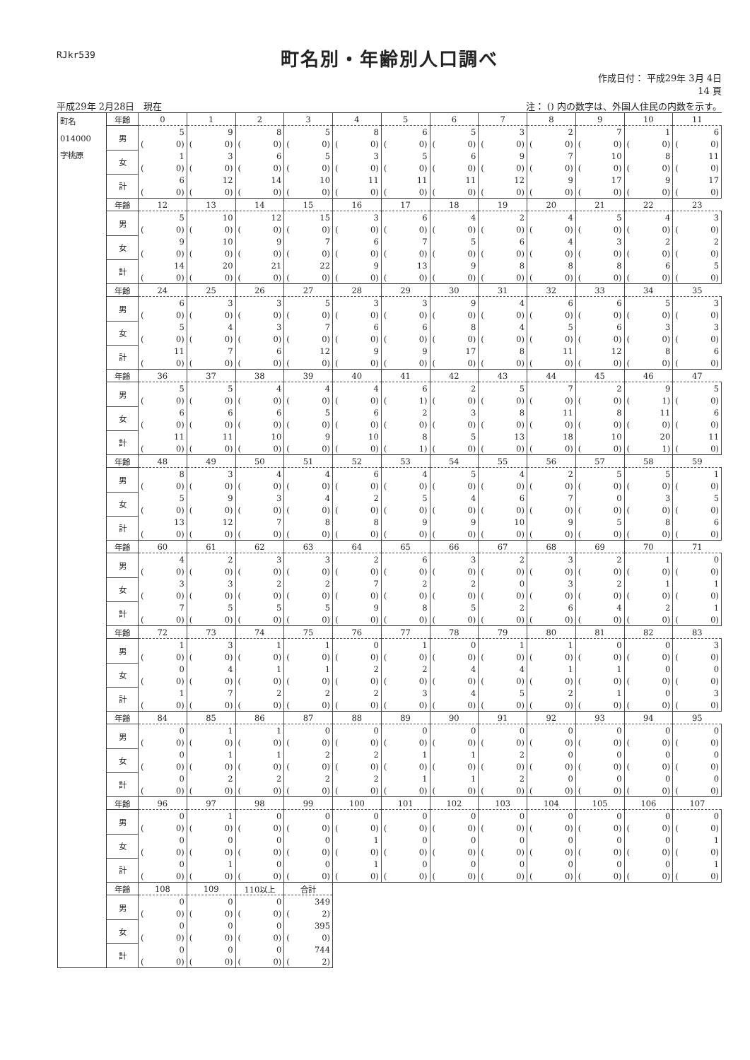RJkr539
町名別・年齢別人口調べ
作成日付： 平成29年 3月 4日
14 頁
平成29年 2月28日　現在 注： () 内の数字は、外国人住民の内数を示す。
| 町名 014000 字桃原 | 年齢 | 0 | 1 | 2 | 3 | 4 | 5 | 6 | 7 | 8 | 9 | 10 | 11 |
| | 男 | 5 | 9 | 8 | 5 | 8 | 6 | 5 | 3 | 2 | 7 | 1 | 6 |
| | | ( 0) | ( 0) | ( 0) | ( 0) | ( 0) | ( 0) | ( 0) | ( 0) | ( 0) | ( 0) | ( 0) | ( 0) |
| | 女 | 1 | 3 | 6 | 5 | 3 | 5 | 6 | 9 | 7 | 10 | 8 | 11 |
| | | ( 0) | ( 0) | ( 0) | ( 0) | ( 0) | ( 0) | ( 0) | ( 0) | ( 0) | ( 0) | ( 0) | ( 0) |
| | 計 | 6 | 12 | 14 | 10 | 11 | 11 | 11 | 12 | 9 | 17 | 9 | 17 |
| | | ( 0) | ( 0) | ( 0) | ( 0) | ( 0) | ( 0) | ( 0) | ( 0) | ( 0) | ( 0) | ( 0) | ( 0) |
| | 年齢 | 12 | 13 | 14 | 15 | 16 | 17 | 18 | 19 | 20 | 21 | 22 | 23 |
| | 男 | 5 | 10 | 12 | 15 | 3 | 6 | 4 | 2 | 4 | 5 | 4 | 3 |
| | | ( 0) | ( 0) | ( 0) | ( 0) | ( 0) | ( 0) | ( 0) | ( 0) | ( 0) | ( 0) | ( 0) | ( 0) |
| | 女 | 9 | 10 | 9 | 7 | 6 | 7 | 5 | 6 | 4 | 3 | 2 | 2 |
| | | ( 0) | ( 0) | ( 0) | ( 0) | ( 0) | ( 0) | ( 0) | ( 0) | ( 0) | ( 0) | ( 0) | ( 0) |
| | 計 | 14 | 20 | 21 | 22 | 9 | 13 | 9 | 8 | 8 | 8 | 6 | 5 |
| | | ( 0) | ( 0) | ( 0) | ( 0) | ( 0) | ( 0) | ( 0) | ( 0) | ( 0) | ( 0) | ( 0) | ( 0) |
| | 年齢 | 24 | 25 | 26 | 27 | 28 | 29 | 30 | 31 | 32 | 33 | 34 | 35 |
| | 男 | 6 | 3 | 3 | 5 | 3 | 3 | 9 | 4 | 6 | 6 | 5 | 3 |
| | | ( 0) | ( 0) | ( 0) | ( 0) | ( 0) | ( 0) | ( 0) | ( 0) | ( 0) | ( 0) | ( 0) | ( 0) |
| | 女 | 5 | 4 | 3 | 7 | 6 | 6 | 8 | 4 | 5 | 6 | 3 | 3 |
| | | ( 0) | ( 0) | ( 0) | ( 0) | ( 0) | ( 0) | ( 0) | ( 0) | ( 0) | ( 0) | ( 0) | ( 0) |
| | 計 | 11 | 7 | 6 | 12 | 9 | 9 | 17 | 8 | 11 | 12 | 8 | 6 |
| | | ( 0) | ( 0) | ( 0) | ( 0) | ( 0) | ( 0) | ( 0) | ( 0) | ( 0) | ( 0) | ( 0) | ( 0) |
| | 年齢 | 36 | 37 | 38 | 39 | 40 | 41 | 42 | 43 | 44 | 45 | 46 | 47 |
| | 男 | 5 | 5 | 4 | 4 | 4 | 6 | 2 | 5 | 7 | 2 | 9 | 5 |
| | | ( 0) | ( 0) | ( 0) | ( 0) | ( 0) | ( 1) | ( 0) | ( 0) | ( 0) | ( 0) | ( 1) | ( 0) |
| | 女 | 6 | 6 | 6 | 5 | 6 | 2 | 3 | 8 | 11 | 8 | 11 | 6 |
| | | ( 0) | ( 0) | ( 0) | ( 0) | ( 0) | ( 0) | ( 0) | ( 0) | ( 0) | ( 0) | ( 0) | ( 0) |
| | 計 | 11 | 11 | 10 | 9 | 10 | 8 | 5 | 13 | 18 | 10 | 20 | 11 |
| | | ( 0) | ( 0) | ( 0) | ( 0) | ( 0) | ( 1) | ( 0) | ( 0) | ( 0) | ( 0) | ( 1) | ( 0) |
| | 年齢 | 48 | 49 | 50 | 51 | 52 | 53 | 54 | 55 | 56 | 57 | 58 | 59 |
| | 男 | 8 | 3 | 4 | 4 | 6 | 4 | 5 | 4 | 2 | 5 | 5 | 1 |
| | | ( 0) | ( 0) | ( 0) | ( 0) | ( 0) | ( 0) | ( 0) | ( 0) | ( 0) | ( 0) | ( 0) | ( 0) |
| | 女 | 5 | 9 | 3 | 4 | 2 | 5 | 4 | 6 | 7 | 0 | 3 | 5 |
| | | ( 0) | ( 0) | ( 0) | ( 0) | ( 0) | ( 0) | ( 0) | ( 0) | ( 0) | ( 0) | ( 0) | ( 0) |
| | 計 | 13 | 12 | 7 | 8 | 8 | 9 | 9 | 10 | 9 | 5 | 8 | 6 |
| | | ( 0) | ( 0) | ( 0) | ( 0) | ( 0) | ( 0) | ( 0) | ( 0) | ( 0) | ( 0) | ( 0) | ( 0) |
| | 年齢 | 60 | 61 | 62 | 63 | 64 | 65 | 66 | 67 | 68 | 69 | 70 | 71 |
| | 男 | 4 | 2 | 3 | 3 | 2 | 6 | 3 | 2 | 3 | 2 | 1 | 0 |
| | | ( 0) | ( 0) | ( 0) | ( 0) | ( 0) | ( 0) | ( 0) | ( 0) | ( 0) | ( 0) | ( 0) | ( 0) |
| | 女 | 3 | 3 | 2 | 2 | 7 | 2 | 2 | 0 | 3 | 2 | 1 | 1 |
| | | ( 0) | ( 0) | ( 0) | ( 0) | ( 0) | ( 0) | ( 0) | ( 0) | ( 0) | ( 0) | ( 0) | ( 0) |
| | 計 | 7 | 5 | 5 | 5 | 9 | 8 | 5 | 2 | 6 | 4 | 2 | 1 |
| | | ( 0) | ( 0) | ( 0) | ( 0) | ( 0) | ( 0) | ( 0) | ( 0) | ( 0) | ( 0) | ( 0) | ( 0) |
| | 年齢 | 72 | 73 | 74 | 75 | 76 | 77 | 78 | 79 | 80 | 81 | 82 | 83 |
| | 男 | 1 | 3 | 1 | 1 | 0 | 1 | 0 | 1 | 1 | 0 | 0 | 3 |
| | | ( 0) | ( 0) | ( 0) | ( 0) | ( 0) | ( 0) | ( 0) | ( 0) | ( 0) | ( 0) | ( 0) | ( 0) |
| | 女 | 0 | 4 | 1 | 1 | 2 | 2 | 4 | 4 | 1 | 1 | 0 | 0 |
| | | ( 0) | ( 0) | ( 0) | ( 0) | ( 0) | ( 0) | ( 0) | ( 0) | ( 0) | ( 0) | ( 0) | ( 0) |
| | 計 | 1 | 7 | 2 | 2 | 2 | 3 | 4 | 5 | 2 | 1 | 0 | 3 |
| | | ( 0) | ( 0) | ( 0) | ( 0) | ( 0) | ( 0) | ( 0) | ( 0) | ( 0) | ( 0) | ( 0) | ( 0) |
| | 年齢 | 84 | 85 | 86 | 87 | 88 | 89 | 90 | 91 | 92 | 93 | 94 | 95 |
| | 男 | 0 | 1 | 1 | 0 | 0 | 0 | 0 | 0 | 0 | 0 | 0 | 0 |
| | | ( 0) | ( 0) | ( 0) | ( 0) | ( 0) | ( 0) | ( 0) | ( 0) | ( 0) | ( 0) | ( 0) | ( 0) |
| | 女 | 0 | 1 | 1 | 2 | 2 | 1 | 1 | 2 | 0 | 0 | 0 | 0 |
| | | ( 0) | ( 0) | ( 0) | ( 0) | ( 0) | ( 0) | ( 0) | ( 0) | ( 0) | ( 0) | ( 0) | ( 0) |
| | 計 | 0 | 2 | 2 | 2 | 2 | 1 | 1 | 2 | 0 | 0 | 0 | 0 |
| | | ( 0) | ( 0) | ( 0) | ( 0) | ( 0) | ( 0) | ( 0) | ( 0) | ( 0) | ( 0) | ( 0) | ( 0) |
| | 年齢 | 96 | 97 | 98 | 99 | 100 | 101 | 102 | 103 | 104 | 105 | 106 | 107 |
| | 男 | 0 | 1 | 0 | 0 | 0 | 0 | 0 | 0 | 0 | 0 | 0 | 0 |
| | | ( 0) | ( 0) | ( 0) | ( 0) | ( 0) | ( 0) | ( 0) | ( 0) | ( 0) | ( 0) | ( 0) | ( 0) |
| | 女 | 0 | 0 | 0 | 0 | 1 | 0 | 0 | 0 | 0 | 0 | 0 | 1 |
| | | ( 0) | ( 0) | ( 0) | ( 0) | ( 0) | ( 0) | ( 0) | ( 0) | ( 0) | ( 0) | ( 0) | ( 0) |
| | 計 | 0 | 1 | 0 | 0 | 1 | 0 | 0 | 0 | 0 | 0 | 0 | 1 |
| | | ( 0) | ( 0) | ( 0) | ( 0) | ( 0) | ( 0) | ( 0) | ( 0) | ( 0) | ( 0) | ( 0) | ( 0) |
| | 年齢 | 108 | 109 | 110以上 | 合計 | | | | | | | | |
| | 男 | 0 | 0 | 0 | 349 | | | | | | | | |
| | | ( 0) | ( 0) | ( 0) | ( 2) | | | | | | | | |
| | 女 | 0 | 0 | 0 | 395 | | | | | | | | |
| | | ( 0) | ( 0) | ( 0) | ( 0) | | | | | | | | |
| | 計 | 0 | 0 | 0 | 744 | | | | | | | | |
| | | ( 0) | ( 0) | ( 0) | ( 2) | | | | | | | | |